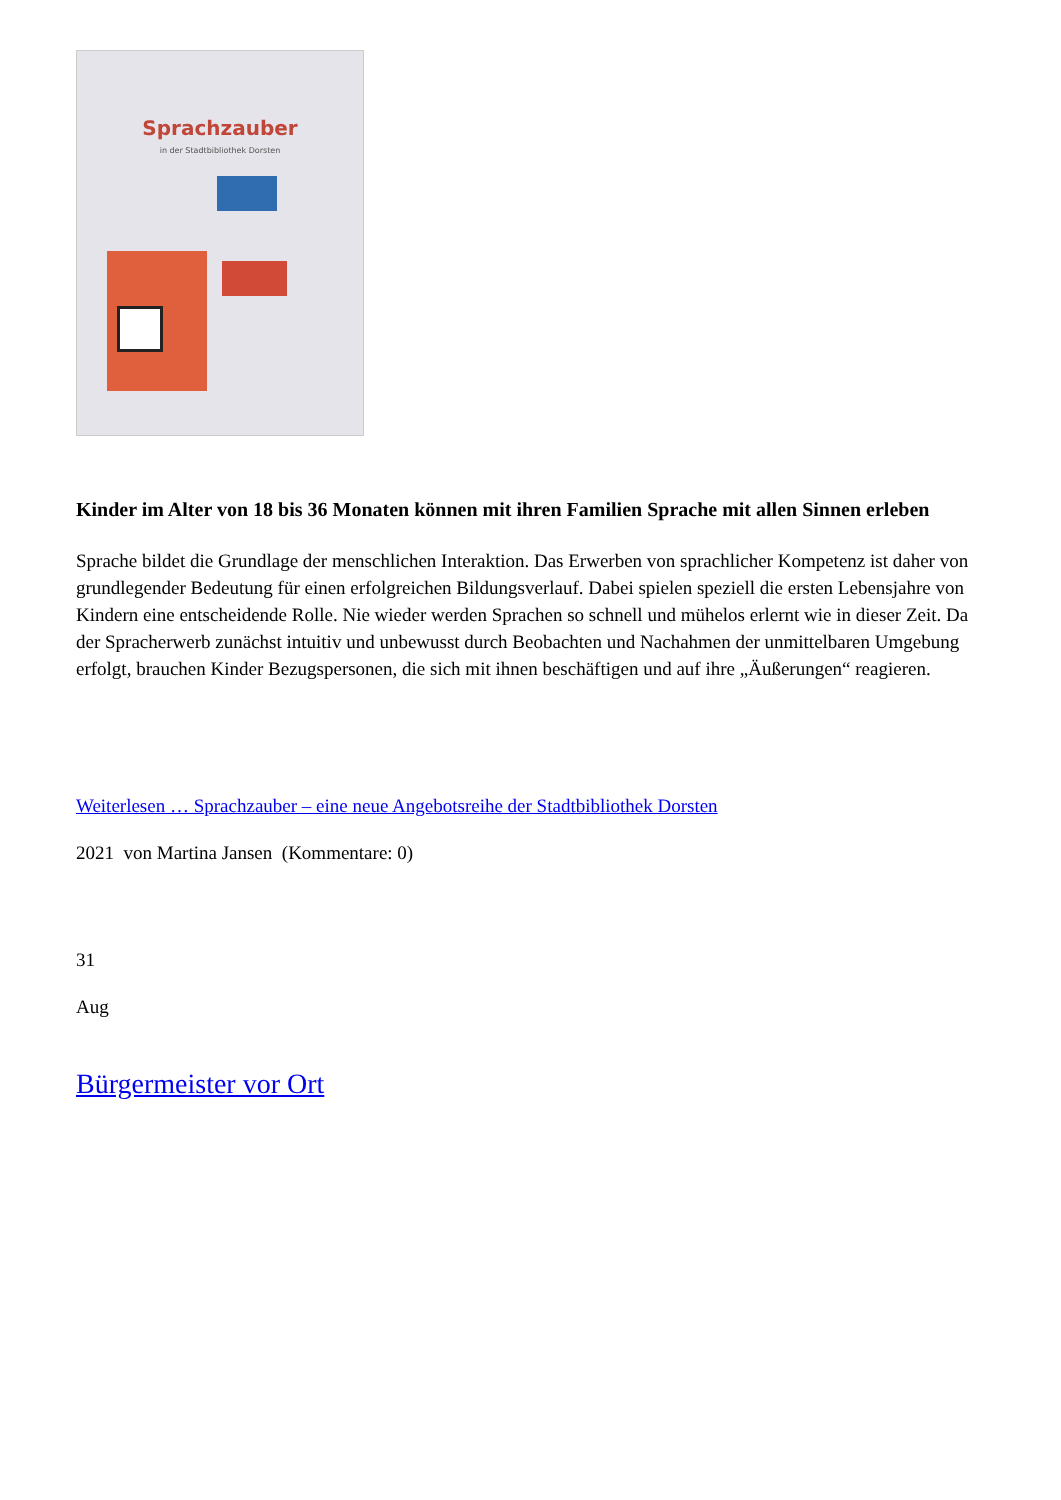Sprachzauber
in der Stadtbibliothek Dorsten
Kinder im Alter von 18 bis 36 Monaten können mit ihren Familien Sprache mit allen Sinnen erleben
Sprache bildet die Grundlage der menschlichen Interaktion. Das Erwerben von sprachlicher Kompetenz ist daher von grundlegender Bedeutung für einen erfolgreichen Bildungsverlauf. Dabei spielen speziell die ersten Lebensjahre von Kindern eine entscheidende Rolle. Nie wieder werden Sprachen so schnell und mühelos erlernt wie in dieser Zeit. Da der Spracherwerb zunächst intuitiv und unbewusst durch Beobachten und Nachahmen der unmittelbaren Umgebung erfolgt, brauchen Kinder Bezugspersonen, die sich mit ihnen beschäftigen und auf ihre „Äußerungen“ reagieren.
Weiterlesen … Sprachzauber – eine neue Angebotsreihe der Stadtbibliothek Dorsten
2021 von Martina Jansen (Kommentare: 0)
31
Aug
Bürgermeister vor Ort